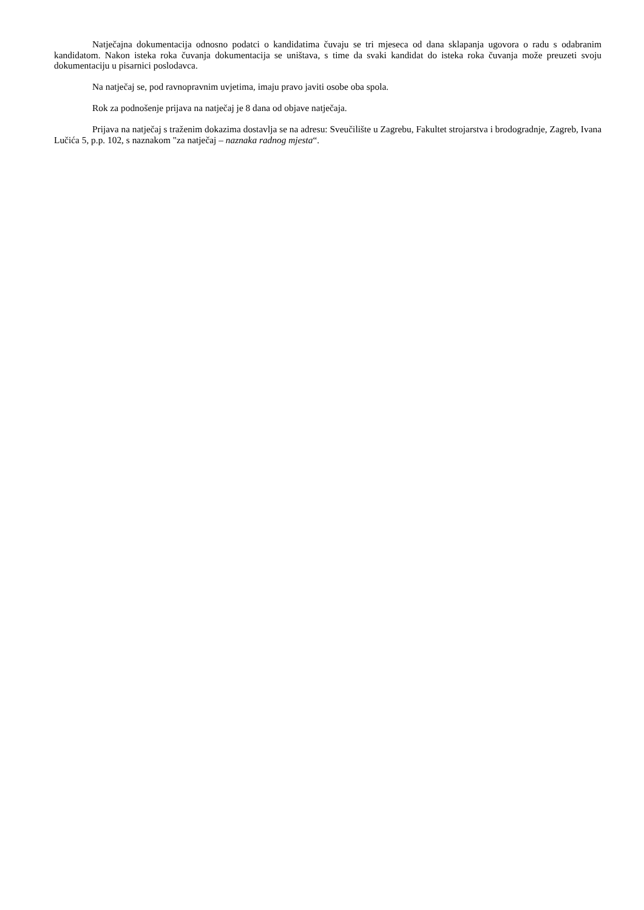Natječajna dokumentacija odnosno podatci o kandidatima čuvaju se tri mjeseca od dana sklapanja ugovora o radu s odabranim kandidatom. Nakon isteka roka čuvanja dokumentacija se uništava, s time da svaki kandidat do isteka roka čuvanja može preuzeti svoju dokumentaciju u pisarnici poslodavca.
Na natječaj se, pod ravnopravnim uvjetima, imaju pravo javiti osobe oba spola.
Rok za podnošenje prijava na natječaj je 8 dana od objave natječaja.
Prijava na natječaj s traženim dokazima dostavlja se na adresu: Sveučilište u Zagrebu, Fakultet strojarstva i brodogradnje, Zagreb, Ivana Lučića 5, p.p. 102, s naznakom "za natječaj – naznaka radnog mjesta“.